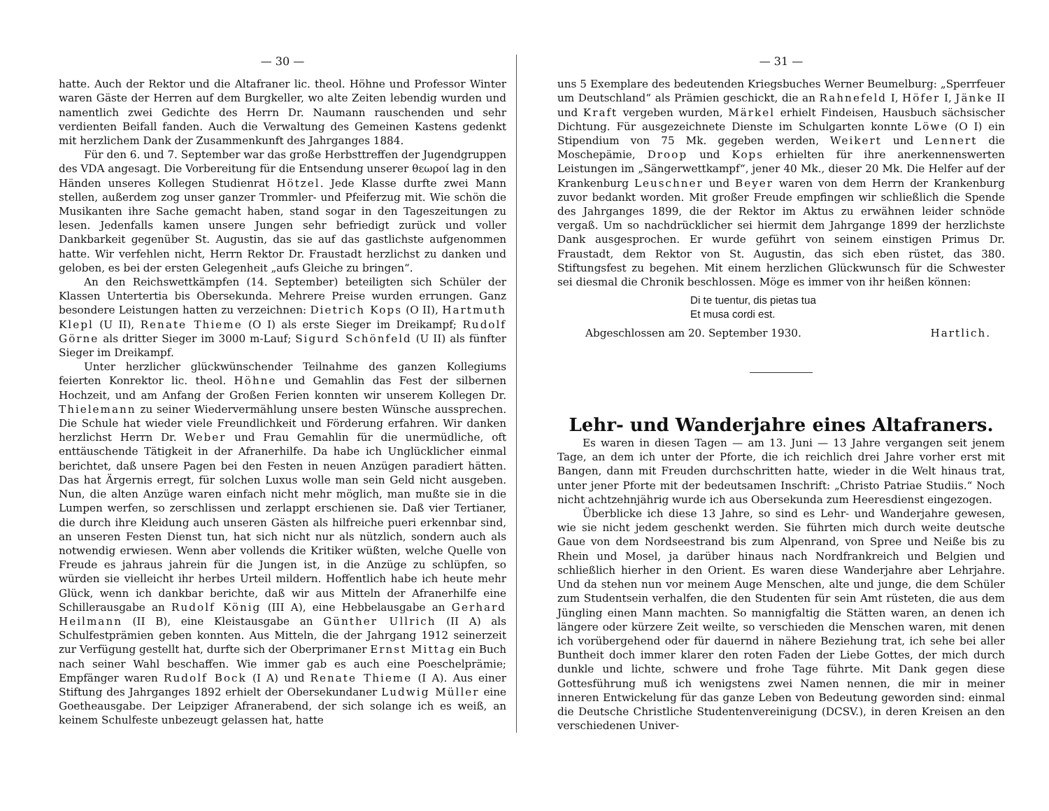— 30 —
hatte. Auch der Rektor und die Altafraner lic. theol. Höhne und Professor Winter waren Gäste der Herren auf dem Burgkeller, wo alte Zeiten lebendig wurden und namentlich zwei Gedichte des Herrn Dr. Naumann rauschenden und sehr verdienten Beifall fanden. Auch die Verwaltung des Gemeinen Kastens gedenkt mit herzlichem Dank der Zusammenkunft des Jahrganges 1884.
Für den 6. und 7. September war das große Herbsttreffen der Jugendgruppen des VDA angesagt. Die Vorbereitung für die Entsendung unserer θεωροί lag in den Händen unseres Kollegen Studienrat Hötzel. Jede Klasse durfte zwei Mann stellen, außerdem zog unser ganzer Trommler- und Pfeiferzug mit. Wie schön die Musikanten ihre Sache gemacht haben, stand sogar in den Tageszeitungen zu lesen. Jedenfalls kamen unsere Jungen sehr befriedigt zurück und voller Dankbarkeit gegenüber St. Augustin, das sie auf das gastlichste aufgenommen hatte. Wir verfehlen nicht, Herrn Rektor Dr. Fraustadt herzlichst zu danken und geloben, es bei der ersten Gelegenheit „aufs Gleiche zu bringen“.
An den Reichswettkämpfen (14. September) beteiligten sich Schüler der Klassen Untertertia bis Obersekunda. Mehrere Preise wurden errungen. Ganz besondere Leistungen hatten zu verzeichnen: Dietrich Kops (O II), Hartmuth Klepl (U II), Renate Thieme (O I) als erste Sieger im Dreikampf; Rudolf Görne als dritter Sieger im 3000 m-Lauf; Sigurd Schönfeld (U II) als fünfter Sieger im Dreikampf.
Unter herzlicher glückwünschender Teilnahme des ganzen Kollegiums feierten Konrektor lic. theol. Höhne und Gemahlin das Fest der silbernen Hochzeit, und am Anfang der Großen Ferien konnten wir unserem Kollegen Dr. Thielemann zu seiner Wiedervermählung unsere besten Wünsche aussprechen. Die Schule hat wieder viele Freundlichkeit und Förderung erfahren. Wir danken herzlichst Herrn Dr. Weber und Frau Gemahlin für die unermüdliche, oft enttäuschende Tätigkeit in der Afranerhilfe. Da habe ich Unglücklicher einmal berichtet, daß unsere Pagen bei den Festen in neuen Anzügen paradiert hätten. Das hat Ärgernis erregt, für solchen Luxus wolle man sein Geld nicht ausgeben. Nun, die alten Anzüge waren einfach nicht mehr möglich, man mußte sie in die Lumpen werfen, so zerschlissen und zerlappt erschienen sie. Daß vier Tertianer, die durch ihre Kleidung auch unseren Gästen als hilfreiche pueri erkennbar sind, an unseren Festen Dienst tun, hat sich nicht nur als nützlich, sondern auch als notwendig erwiesen. Wenn aber vollends die Kritiker wüßten, welche Quelle von Freude es jahraus jahrein für die Jungen ist, in die Anzüge zu schlüpfen, so würden sie vielleicht ihr herbes Urteil mildern. Hoffentlich habe ich heute mehr Glück, wenn ich dankbar berichte, daß wir aus Mitteln der Afranerhilfe eine Schillerausgabe an Rudolf König (III A), eine Hebbelausgabe an Gerhard Heilmann (II B), eine Kleistausgabe an Günther Ullrich (II A) als Schulfestprämien geben konnten. Aus Mitteln, die der Jahrgang 1912 seinerzeit zur Verfügung gestellt hat, durfte sich der Oberprimaner Ernst Mittag ein Buch nach seiner Wahl beschaffen. Wie immer gab es auch eine Poeschelprämie; Empfänger waren Rudolf Bock (I A) und Renate Thieme (I A). Aus einer Stiftung des Jahrganges 1892 erhielt der Obersekundaner Ludwig Müller eine Goetheausgabe. Der Leipziger Afranerabend, der sich solange ich es weiß, an keinem Schulfeste unbezeugt gelassen hat, hatte
— 31 —
uns 5 Exemplare des bedeutenden Kriegsbuches Werner Beumelburg: „Sperrfeuer um Deutschland“ als Prämien geschickt, die an Rahnefeld I, Höfer I, Jänke II und Kraft vergeben wurden, Märkel erhielt Findeisen, Hausbuch sächsischer Dichtung. Für ausgezeichnete Dienste im Schulgarten konnte Löwe (O I) ein Stipendium von 75 Mk. gegeben werden, Weikert und Lennert die Moschepämie, Droop und Kops erhielten für ihre anerkennenswerten Leistungen im „Sängerwettkampf“, jener 40 Mk., dieser 20 Mk. Die Helfer auf der Krankenburg Leuschner und Beyer waren von dem Herrn der Krankenburg zuvor bedankt worden. Mit großer Freude empfingen wir schließlich die Spende des Jahrganges 1899, die der Rektor im Aktus zu erwähnen leider schnöde vergaß. Um so nachdrücklicher sei hiermit dem Jahrgange 1899 der herzlichste Dank ausgesprochen. Er wurde geführt von seinem einstigen Primus Dr. Fraustadt, dem Rektor von St. Augustin, das sich eben rüstet, das 380. Stiftungsfest zu begehen. Mit einem herzlichen Glückwunsch für die Schwester sei diesmal die Chronik beschlossen. Möge es immer von ihr heißen können:
Di te tuentur, dis pietas tua
Et musa cordi est.
Abgeschlossen am 20. September 1930. Hartlich.
Lehr- und Wanderjahre eines Altafraners.
Es waren in diesen Tagen — am 13. Juni — 13 Jahre vergangen seit jenem Tage, an dem ich unter der Pforte, die ich reichlich drei Jahre vorher erst mit Bangen, dann mit Freuden durchschritten hatte, wieder in die Welt hinaus trat, unter jener Pforte mit der bedeutsamen Inschrift: „Christo Patriae Studiis.“ Noch nicht achtzehnjährig wurde ich aus Obersekunda zum Heeresdienst eingezogen.
Überblicke ich diese 13 Jahre, so sind es Lehr- und Wanderjahre gewesen, wie sie nicht jedem geschenkt werden. Sie führten mich durch weite deutsche Gaue von dem Nordseestrand bis zum Alpenrand, von Spree und Neiße bis zu Rhein und Mosel, ja darüber hinaus nach Nordfrankreich und Belgien und schließlich hierher in den Orient. Es waren diese Wanderjahre aber Lehrjahre. Und da stehen nun vor meinem Auge Menschen, alte und junge, die dem Schüler zum Studentsein verhalfen, die den Studenten für sein Amt rüsteten, die aus dem Jüngling einen Mann machten. So mannigfaltig die Stätten waren, an denen ich längere oder kürzere Zeit weilte, so verschieden die Menschen waren, mit denen ich vorübergehend oder für dauernd in nähere Beziehung trat, ich sehe bei aller Buntheit doch immer klarer den roten Faden der Liebe Gottes, der mich durch dunkle und lichte, schwere und frohe Tage führte. Mit Dank gegen diese Gottesführung muß ich wenigstens zwei Namen nennen, die mir in meiner inneren Entwickelung für das ganze Leben von Bedeutung geworden sind: einmal die Deutsche Christliche Studentenvereinigung (DCSV.), in deren Kreisen an den verschiedenen Univer-